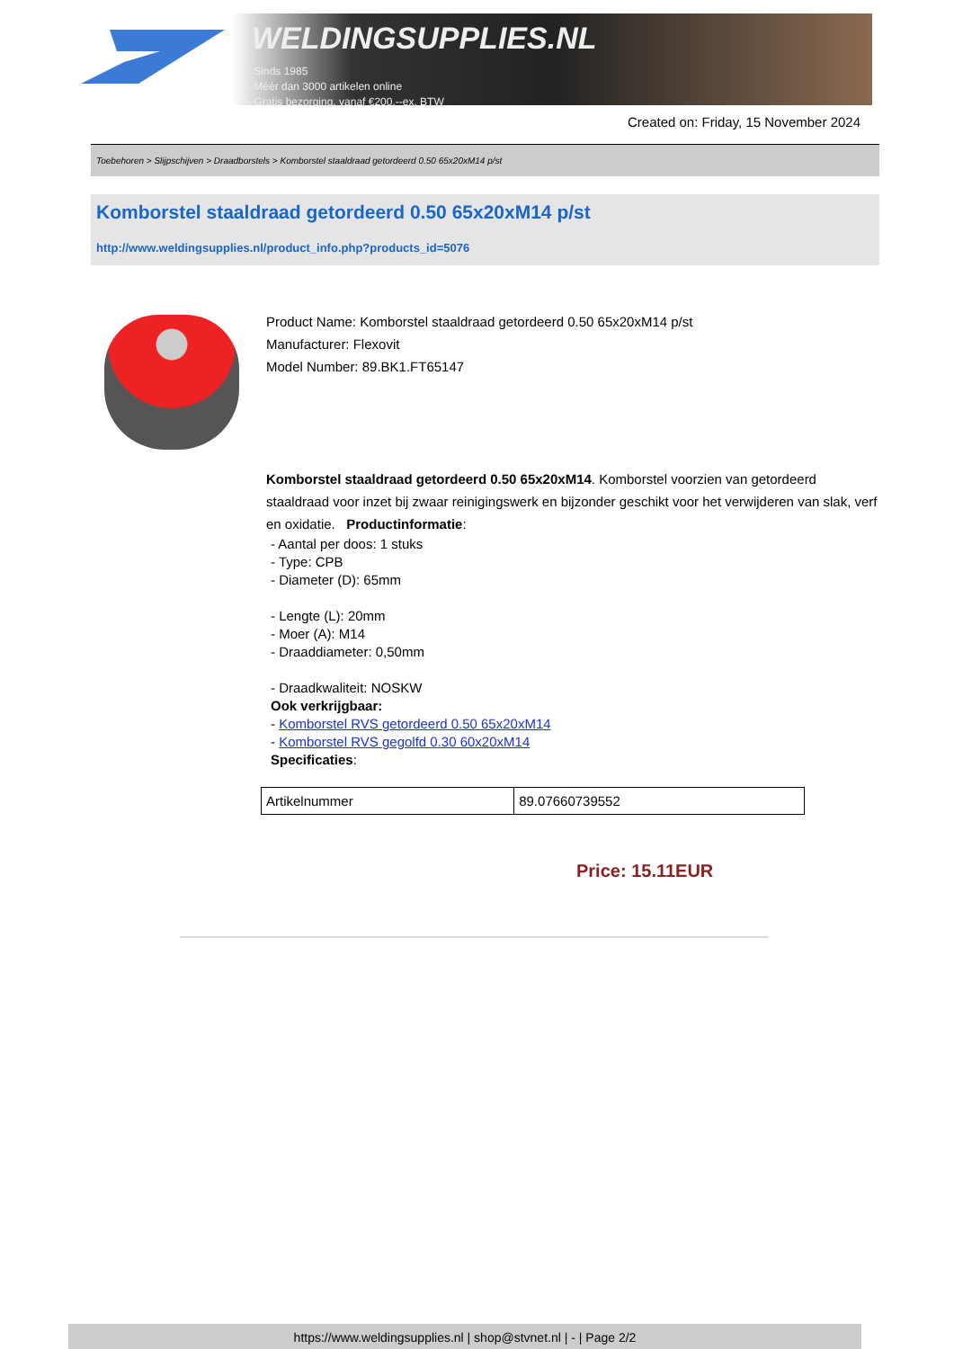WELDINGSUPPLIES.NL
- Sinds 1985
- Méér dan 3000 artikelen online
- Gratis bezorging, vanaf €200,--ex. BTW
Created on: Friday, 15 November 2024
Toebehoren > Slijpschijven > Draadborstels > Komborstel staaldraad getordeerd 0.50 65x20xM14 p/st
Komborstel staaldraad getordeerd 0.50 65x20xM14 p/st
http://www.weldingsupplies.nl/product_info.php?products_id=5076
Product Name: Komborstel staaldraad getordeerd 0.50 65x20xM14 p/st
Manufacturer: Flexovit
Model Number: 89.BK1.FT65147
Komborstel staaldraad getordeerd 0.50 65x20xM14. Komborstel voorzien van getordeerd staaldraad voor inzet bij zwaar reinigingswerk en bijzonder geschikt voor het verwijderen van slak, verf en oxidatie. Productinformatie:
- Aantal per doos: 1 stuks
- Type: CPB
- Diameter (D): 65mm
- Lengte (L): 20mm
- Moer (A): M14
- Draaddiameter: 0,50mm
- Draadkwaliteit: NOSKW
Ook verkrijgbaar:
- Komborstel RVS getordeerd 0.50 65x20xM14
- Komborstel RVS gegolfd 0.30 60x20xM14
Specificaties:
| Artikelnummer | 89.07660739552 |
Price: 15.11EUR
https://www.weldingsupplies.nl | shop@stvnet.nl | - | Page 2/2